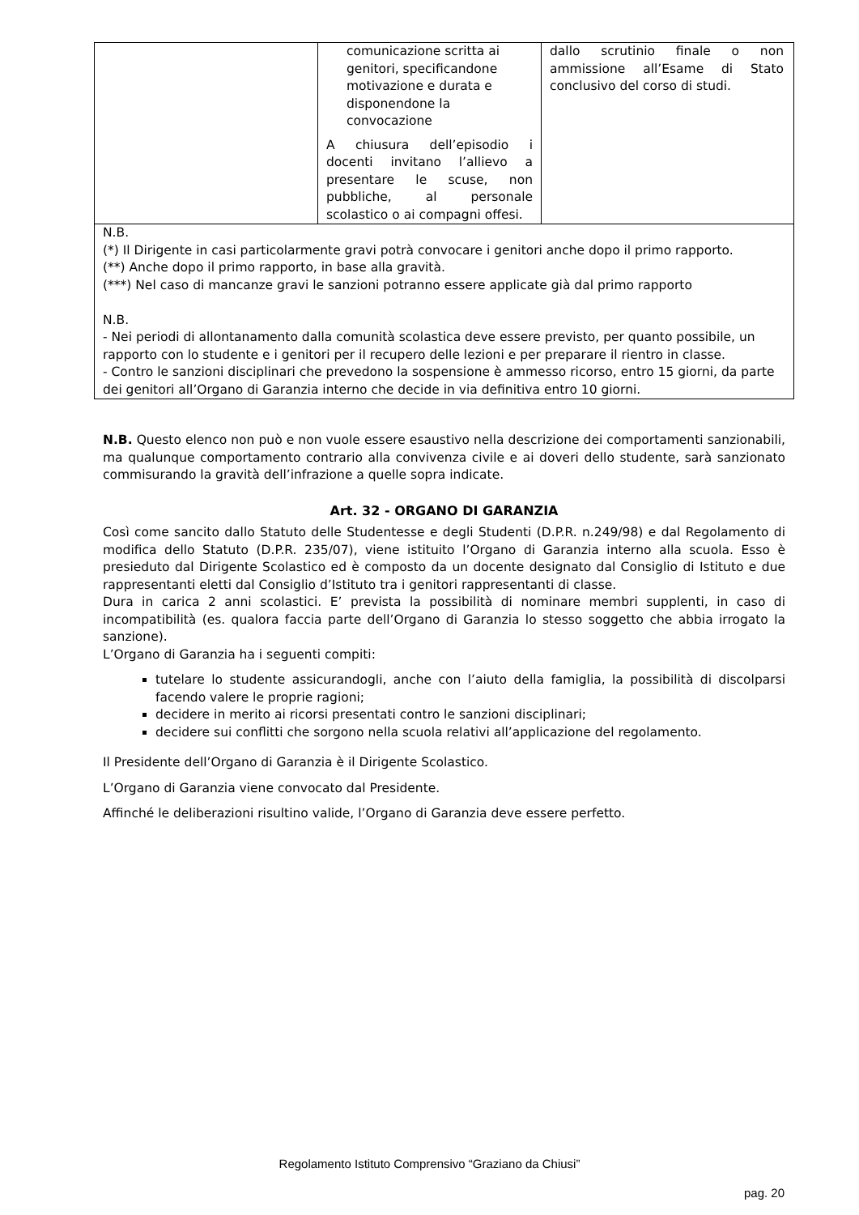| | comunicazione scritta ai genitori, specificandone motivazione e durata e disponendone la convocazione A chiusura dell’episodio i docenti invitano l’allievo a presentare le scuse, non pubbliche, al personale scolastico o ai compagni offesi. | dallo scrutinio finale o non ammissione all’Esame di Stato conclusivo del corso di studi. |
| N.B. (*) Il Dirigente in casi particolarmente gravi potrà convocare i genitori anche dopo il primo rapporto. (**) Anche dopo il primo rapporto, in base alla gravità. (***) Nel caso di mancanze gravi le sanzioni potranno essere applicate già dal primo rapporto N.B. - Nei periodi di allontanamento dalla comunità scolastica deve essere previsto, per quanto possibile, un rapporto con lo studente e i genitori per il recupero delle lezioni e per preparare il rientro in classe. - Contro le sanzioni disciplinari che prevedono la sospensione è ammesso ricorso, entro 15 giorni, da parte dei genitori all’Organo di Garanzia interno che decide in via definitiva entro 10 giorni. | | |
N.B. Questo elenco non può e non vuole essere esaustivo nella descrizione dei comportamenti sanzionabili, ma qualunque comportamento contrario alla convivenza civile e ai doveri dello studente, sarà sanzionato commisurando la gravità dell’infrazione a quelle sopra indicate.
Art. 32 - ORGANO DI GARANZIA
Così come sancito dallo Statuto delle Studentesse e degli Studenti (D.P.R. n.249/98) e dal Regolamento di modifica dello Statuto (D.P.R. 235/07), viene istituito l’Organo di Garanzia interno alla scuola. Esso è presieduto dal Dirigente Scolastico ed è composto da un docente designato dal Consiglio di Istituto e due rappresentanti eletti dal Consiglio d’Istituto tra i genitori rappresentanti di classe.
Dura in carica 2 anni scolastici. E’ prevista la possibilità di nominare membri supplenti, in caso di incompatibilità (es. qualora faccia parte dell’Organo di Garanzia lo stesso soggetto che abbia irrogato la sanzione).
L’Organo di Garanzia ha i seguenti compiti:
tutelare lo studente assicurandogli, anche con l’aiuto della famiglia, la possibilità di discolparsi facendo valere le proprie ragioni;
decidere in merito ai ricorsi presentati contro le sanzioni disciplinari;
decidere sui conflitti che sorgono nella scuola relativi all’applicazione del regolamento.
Il Presidente dell’Organo di Garanzia è il Dirigente Scolastico.
L’Organo di Garanzia viene convocato dal Presidente.
Affinché le deliberazioni risultino valide, l’Organo di Garanzia deve essere perfetto.
Regolamento Istituto Comprensivo “Graziano da Chiusi”
pag. 20